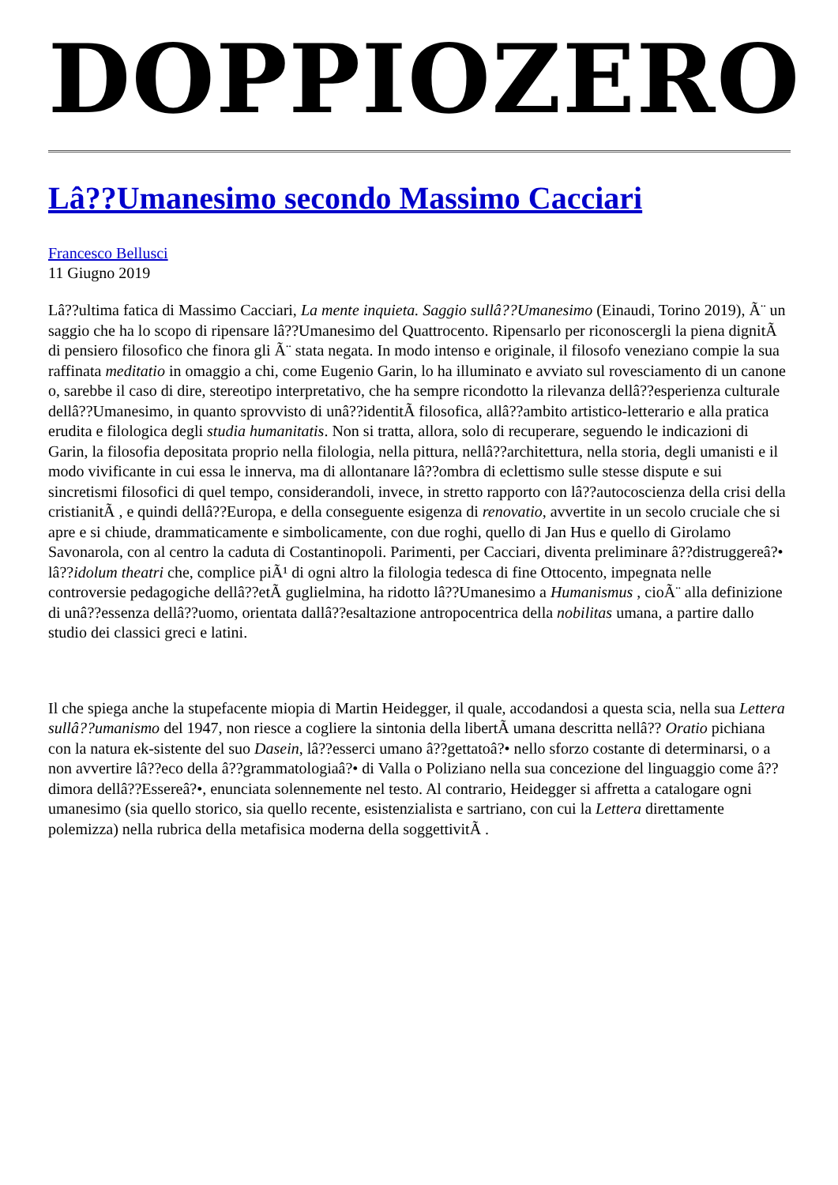DOPPIOZERO
Lâ??Umanesimo secondo Massimo Cacciari
Francesco Bellusci
11 Giugno 2019
Lâ??ultima fatica di Massimo Cacciari, La mente inquieta. Saggio sullâ??Umanesimo (Einaudi, Torino 2019), Ã¨ un saggio che ha lo scopo di ripensare lâ??Umanesimo del Quattrocento. Ripensarlo per riconoscergli la piena dignitÃ di pensiero filosofico che finora gli Ã¨ stata negata. In modo intenso e originale, il filosofo veneziano compie la sua raffinata meditatio in omaggio a chi, come Eugenio Garin, lo ha illuminato e avviato sul rovesciamento di un canone o, sarebbe il caso di dire, stereotipo interpretativo, che ha sempre ricondotto la rilevanza dellâ??esperienza culturale dellâ??Umanesimo, in quanto sprovvisto di unâ??identitÃ filosofica, allâ??ambito artistico-letterario e alla pratica erudita e filologica degli studia humanitatis. Non si tratta, allora, solo di recuperare, seguendo le indicazioni di Garin, la filosofia depositata proprio nella filologia, nella pittura, nellâ??architettura, nella storia, degli umanisti e il modo vivificante in cui essa le innerva, ma di allontanare lâ??ombra di eclettismo sulle stesse dispute e sui sincretismi filosofici di quel tempo, considerandoli, invece, in stretto rapporto con lâ??autocoscienza della crisi della cristianitÃ , e quindi dellâ??Europa, e della conseguente esigenza di renovatio, avvertite in un secolo cruciale che si apre e si chiude, drammaticamente e simbolicamente, con due roghi, quello di Jan Hus e quello di Girolamo Savonarola, con al centro la caduta di Costantinopoli. Parimenti, per Cacciari, diventa preliminare â??distruggereâ?• lâ??idolum theatri che, complice piÃ¹ di ogni altro la filologia tedesca di fine Ottocento, impegnata nelle controversie pedagogiche dellâ??etÃ guglielmina, ha ridotto lâ??Umanesimo a Humanismus , cioÃ¨ alla definizione di unâ??essenza dellâ??uomo, orientata dallâ??esaltazione antropocentrica della nobilitas umana, a partire dallo studio dei classici greci e latini.
Il che spiega anche la stupefacente miopia di Martin Heidegger, il quale, accodandosi a questa scia, nella sua Lettera sullâ??umanismo del 1947, non riesce a cogliere la sintonia della libertÃ umana descritta nellâ?? Oratio pichiana con la natura ek-sistente del suo Dasein, lâ??esserci umano â??gettatoâ?• nello sforzo costante di determinarsi, o a non avvertire lâ??eco della â??grammatologiaâ?• di Valla o Poliziano nella sua concezione del linguaggio come â??dimora dellâ??Essereâ?•, enunciata solennemente nel testo. Al contrario, Heidegger si affretta a catalogare ogni umanesimo (sia quello storico, sia quello recente, esistenzialista e sartriano, con cui la Lettera direttamente polemizza) nella rubrica della metafisica moderna della soggettivitÃ .